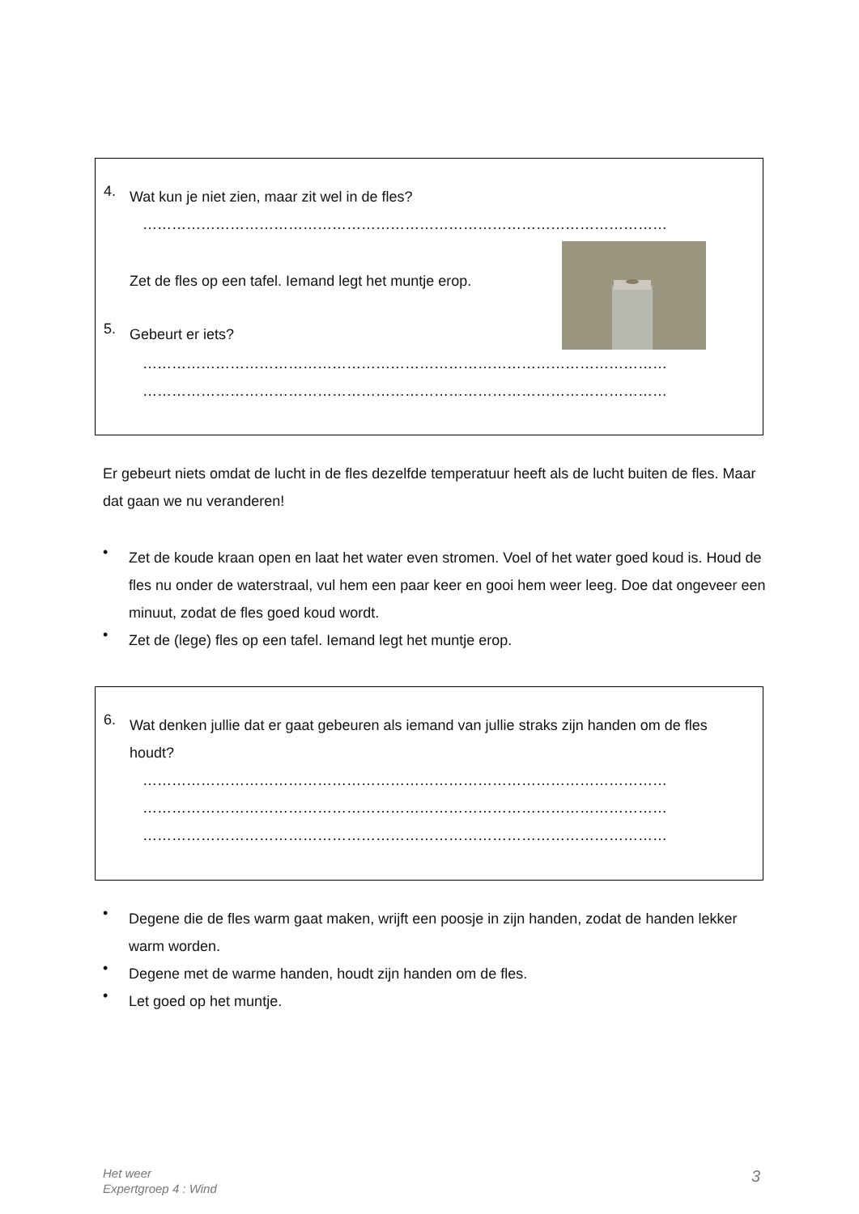4.
Wat kun je niet zien, maar zit wel in de fles?
………………………………………………………………………………………………
Zet de fles op een tafel. Iemand legt het muntje erop.
5.
Gebeurt er iets?
………………………………………………………………………………………………
………………………………………………………………………………………………
Er gebeurt niets omdat de lucht in de fles dezelfde temperatuur heeft als de lucht buiten de fles. Maar dat gaan we nu veranderen!
•
Zet de koude kraan open en laat het water even stromen. Voel of het water goed koud is. Houd de fles nu onder de waterstraal, vul hem een paar keer en gooi hem weer leeg. Doe dat ongeveer een minuut, zodat de fles goed koud wordt.
•
Zet de (lege) fles op een tafel. Iemand legt het muntje erop.
6.
Wat denken jullie dat er gaat gebeuren als iemand van jullie straks zijn handen om de fles houdt?
………………………………………………………………………………………………
………………………………………………………………………………………………
………………………………………………………………………………………………
•
Degene die de fles warm gaat maken, wrijft een poosje in zijn handen, zodat de handen lekker warm worden.
•
Degene met de warme handen, houdt zijn handen om de fles.
•
Let goed op het muntje.
Het weer
Expertgroep 4 : Wind
3